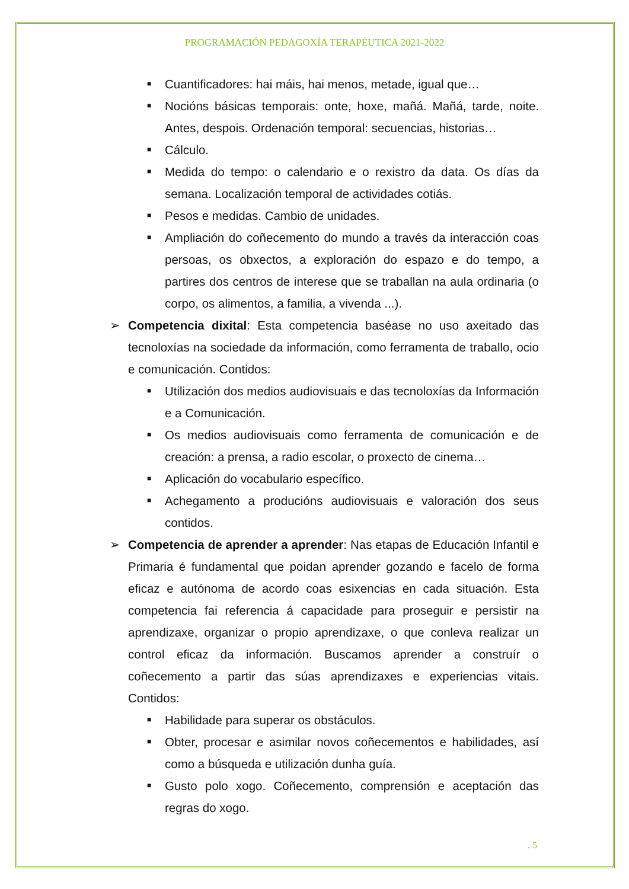PROGRAMACIÓN PEDAGOXÍA TERAPÉUTICA 2021-2022
■ Cuantificadores: hai máis, hai menos, metade, igual que…
■ Nocións básicas temporais: onte, hoxe, mañá. Mañá, tarde, noite. Antes, despois. Ordenación temporal: secuencias, historias…
■ Cálculo.
■ Medida do tempo: o calendario e o rexistro da data. Os días da semana. Localización temporal de actividades cotiás.
■ Pesos e medidas. Cambio de unidades.
■ Ampliación do coñecemento do mundo a través da interacción coas persoas, os obxectos, a exploración do espazo e do tempo, a partires dos centros de interese que se traballan na aula ordinaria (o corpo, os alimentos, a familia, a vivenda ...).
➢ Competencia dixital: Esta competencia baséase no uso axeitado das tecnoloxías na sociedade da información, como ferramenta de traballo, ocio e comunicación. Contidos:
■ Utilización dos medios audiovisuais e das tecnoloxías da Información e a Comunicación.
■ Os medios audiovisuais como ferramenta de comunicación e de creación: a prensa, a radio escolar, o proxecto de cinema…
■ Aplicación do vocabulario específico.
■ Achegamento a producións audiovisuais e valoración dos seus contidos.
➢ Competencia de aprender a aprender: Nas etapas de Educación Infantil e Primaria é fundamental que poidan aprender gozando e facelo de forma eficaz e autónoma de acordo coas esixencias en cada situación. Esta competencia fai referencia á capacidade para proseguir e persistir na aprendizaxe, organizar o propio aprendizaxe, o que conleva realizar un control eficaz da información. Buscamos aprender a construír o coñecemento a partir das súas aprendizaxes e experiencias vitais. Contidos:
■ Habilidade para superar os obstáculos.
■ Obter, procesar e asimilar novos coñecementos e habilidades, así como a búsqueda e utilización dunha guía.
■ Gusto polo xogo. Coñecemento, comprensión e aceptación das regras do xogo.
. 5